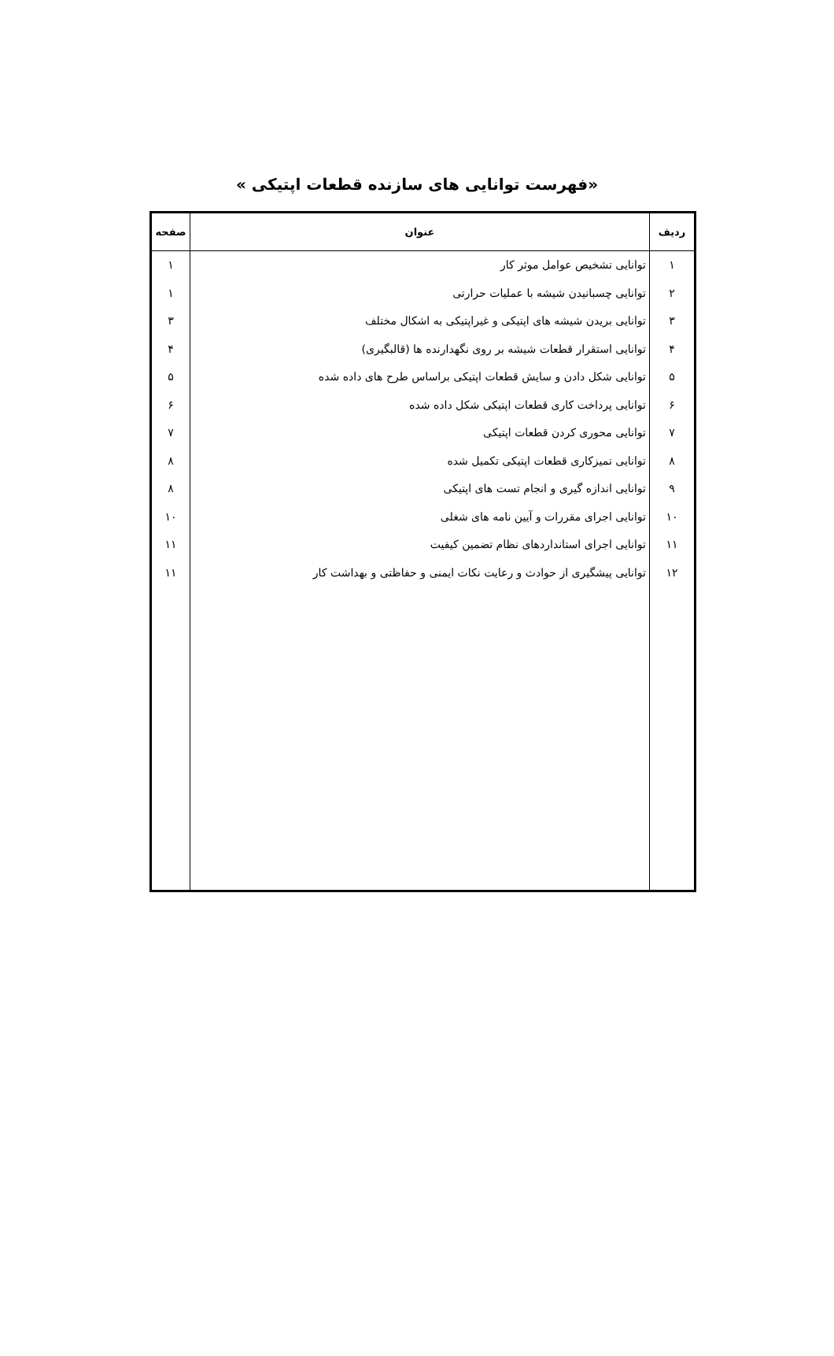«فهرست توانایی های سازنده قطعات اپتیکی »
| ردیف | عنوان | صفحه |
| --- | --- | --- |
| ۱ ۲ ۳ ۴ ۵ ۶ ۷ ۸ ۹ ۱۰ ۱۱ ۱۲ | توانایی تشخیص عوامل موثر کار توانایی چسبانیدن شیشه با عملیات حرارتی توانایی بریدن شیشه های اپتیکی و غیراپتیکی به اشکال مختلف توانایی استقرار قطعات شیشه بر روی نگهدارنده ها (قالبگیری) توانایی شکل دادن و سایش قطعات اپتیکی براساس طرح های داده شده توانایی پرداخت کاری قطعات اپتیکی شکل داده شده توانایی محوری کردن قطعات اپتیکی توانایی تمیزکاری قطعات اپتیکی تکمیل شده توانایی اندازه گیری و انجام تست های اپتیکی توانایی اجرای مقررات و آیین نامه های شغلی توانایی اجرای استانداردهای نظام تضمین کیفیت توانایی پیشگیری از حوادث و رعایت نکات ایمنی و حفاظتی و بهداشت کار | ۱ ۱ ۳ ۴ ۵ ۶ ۷ ۸ ۸ ۱۰ ۱۱ ۱۱ |